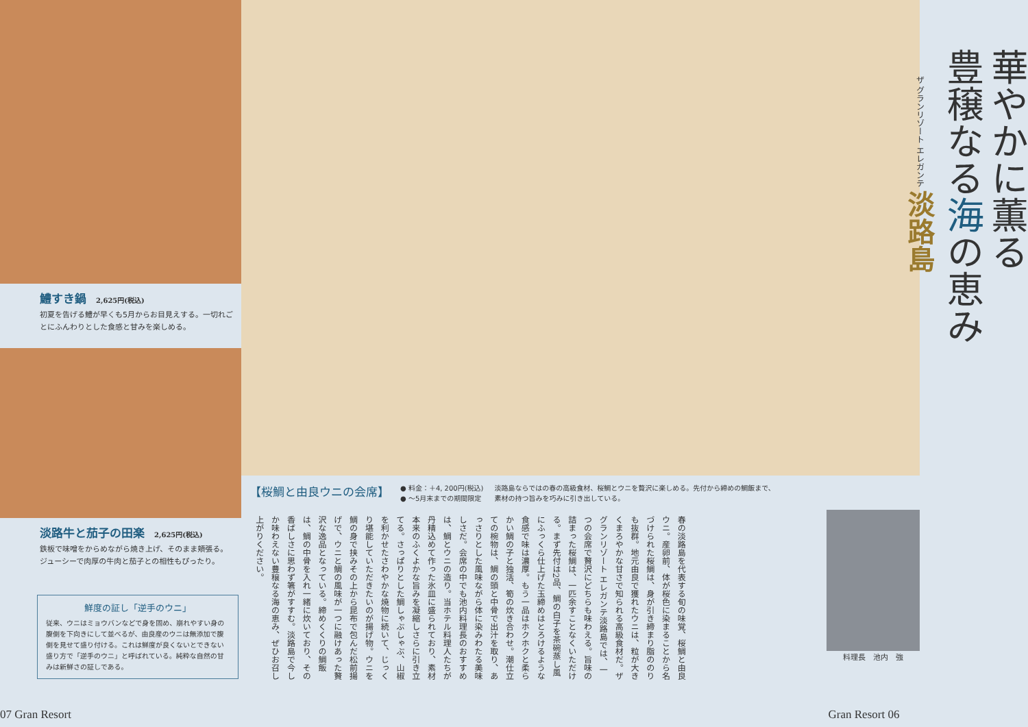鱧すき鍋 2,625円(税込)
初夏を告げる鱧が早くも5月からお目見えする。一切れごとにふんわりとした食感と甘みを楽しめる。
淡路牛と茄子の田楽 2,625円(税込)
鉄板で味噌をからめながら焼き上げ、そのまま頬張る。ジューシーで肉厚の牛肉と茄子との相性もぴったり。
鮮度の証し「逆手のウニ」
従来、ウニはミョウバンなどで身を固め、崩れやすい身の腹側を下向きにして並べるが、由良産のウニは無添加で腹側を見せて盛り付ける。これは鮮度が良くないとできない盛り方で「逆手のウニ」と呼ばれている。純粋な自然の甘みは新鮮さの証しである。
07 Gran Resort
【桜鯛と由良ウニの会席】
● 料金：＋4, 200円(税込)
● ～5月末までの期間限定
淡路島ならではの春の高級食材、桜鯛とウニを贅沢に楽しめる。先付から締めの鯛飯まで、
素材の持つ旨みを巧みに引き出している。
春の淡路島を代表する旬の味覚、桜鯛と由良ウニ。産卵前、体が桜色に染まることから名づけられた桜鯛は、身が引き締まり脂ののりも抜群。地元由良で獲れたウニは、粒が大きくまろやかな甘さで知られる高級食材だ。ザ グランリゾート エレガンテ淡路島では、一つの会席で贅沢にどちらも味わえる。旨味の詰まった桜鯛は、一匹余すことなくいただける。まず先付は2品、鯛の白子を茶碗蒸し風にふっくら仕上げた玉締めはとろけるような食感で味は濃厚。もう一品はホクホクと柔らかい鯛の子と独活、筍の炊き合わせ。潮仕立ての椀物は、鯛の頭と中骨で出汁を取り、あっさりとした風味ながら体に染みわたる美味しさだ。会席の中でも池内料理長のおすすめは、鯛とウニの造り。当ホテル料理人たちが丹精込めて作った氷皿に盛られており、素材本来のふくよかな旨みを凝縮しさらに引き立てる。さっぱりとした鯛しゃぶしゃぶ、山椒を利かせたさわやかな焼物に続いて、じっくり堪能していただきたいのが揚げ物。ウニを鯛の身で挟みその上から昆布で包んだ松前揚げで、ウニと鯛の風味が一つに融けあった贅沢な逸品となっている。締めくくりの鯛飯は、鯛の中骨を入れ一緒に炊いており、その香ばしさに思わず箸がすすむ。淡路島で今しか味わえない豊穣なる海の恵み、ぜひお召し上がりください。
料理長　池内　強
華やかに薫る
豊穣なる海の恵み
ザ グランリゾート エレガンテ 淡路島
Gran Resort 06